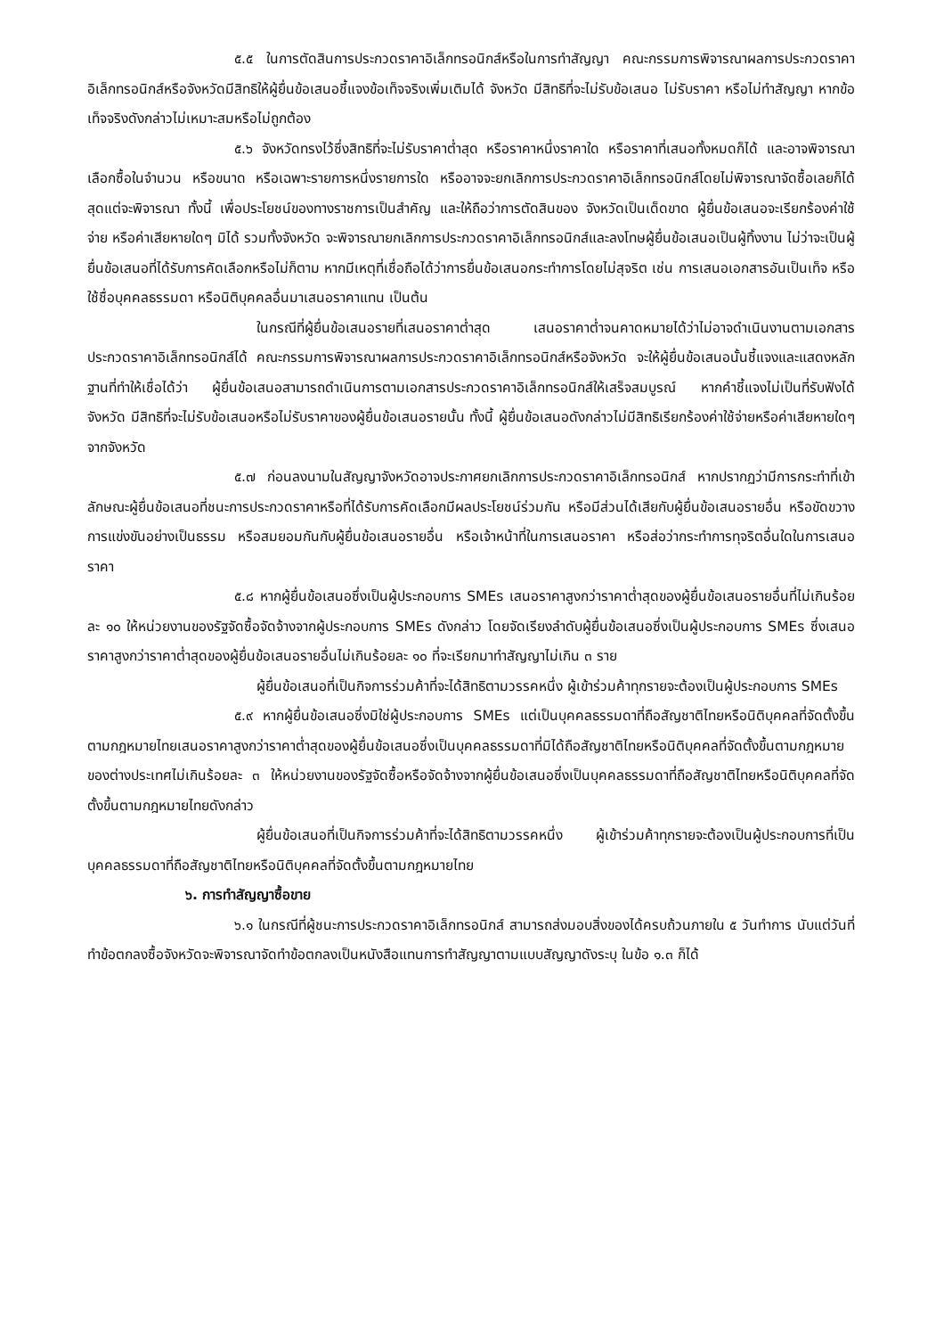๕.๕ ในการตัดสินการประกวดราคาอิเล็กทรอนิกส์หรือในการทำสัญญา คณะกรรมการพิจารณาผลการประกวดราคาอิเล็กทรอนิกส์หรือจังหวัดมีสิทธิให้ผู้ยื่นข้อเสนอชี้แจงข้อเท็จจริงเพิ่มเติมได้ จังหวัด มีสิทธิที่จะไม่รับข้อเสนอ ไม่รับราคา หรือไม่ทำสัญญา หากข้อเท็จจริงดังกล่าวไม่เหมาะสมหรือไม่ถูกต้อง
๕.๖ จังหวัดทรงไว้ซึ่งสิทธิที่จะไม่รับราคาต่ำสุด หรือราคาหนึ่งราคาใด หรือราคาที่เสนอทั้งหมดก็ได้ และอาจพิจารณาเลือกซื้อในจำนวน หรือขนาด หรือเฉพาะรายการหนึ่งรายการใด หรืออาจจะยกเลิกการประกวดราคาอิเล็กทรอนิกส์โดยไม่พิจารณาจัดซื้อเลยก็ได้ สุดแต่จะพิจารณา ทั้งนี้ เพื่อประโยชน์ของทางราชการเป็นสำคัญ และให้ถือว่าการตัดสินของ จังหวัดเป็นเด็ดขาด ผู้ยื่นข้อเสนอจะเรียกร้องค่าใช้จ่าย หรือค่าเสียหายใดๆ มิได้ รวมทั้งจังหวัด จะพิจารณายกเลิกการประกวดราคาอิเล็กทรอนิกส์และลงโทษผู้ยื่นข้อเสนอเป็นผู้ทิ้งงาน ไม่ว่าจะเป็นผู้ยื่นข้อเสนอที่ได้รับการคัดเลือกหรือไม่ก็ตาม หากมีเหตุที่เชื่อถือได้ว่าการยื่นข้อเสนอกระทำการโดยไม่สุจริต เช่น การเสนอเอกสารอันเป็นเท็จ หรือใช้ชื่อบุคคลธรรมดา หรือนิติบุคคลอื่นมาเสนอราคาแทน เป็นต้น
ในกรณีที่ผู้ยื่นข้อเสนอรายที่เสนอราคาต่ำสุด เสนอราคาต่ำจนคาดหมายได้ว่าไม่อาจดำเนินงานตามเอกสารประกวดราคาอิเล็กทรอนิกส์ได้ คณะกรรมการพิจารณาผลการประกวดราคาอิเล็กทรอนิกส์หรือจังหวัด จะให้ผู้ยื่นข้อเสนอนั้นชี้แจงและแสดงหลักฐานที่ทำให้เชื่อได้ว่า ผู้ยื่นข้อเสนอสามารถดำเนินการตามเอกสารประกวดราคาอิเล็กทรอนิกส์ให้เสร็จสมบูรณ์ หากคำชี้แจงไม่เป็นที่รับฟังได้ จังหวัด มีสิทธิที่จะไม่รับข้อเสนอหรือไม่รับราคาของผู้ยื่นข้อเสนอรายนั้น ทั้งนี้ ผู้ยื่นข้อเสนอดังกล่าวไม่มีสิทธิเรียกร้องค่าใช้จ่ายหรือค่าเสียหายใดๆ จากจังหวัด
๕.๗ ก่อนลงนามในสัญญาจังหวัดอาจประกาศยกเลิกการประกวดราคาอิเล็กทรอนิกส์ หากปรากฏว่ามีการกระทำที่เข้าลักษณะผู้ยื่นข้อเสนอที่ชนะการประกวดราคาหรือที่ได้รับการคัดเลือกมีผลประโยชน์ร่วมกัน หรือมีส่วนได้เสียกับผู้ยื่นข้อเสนอรายอื่น หรือขัดขวางการแข่งขันอย่างเป็นธรรม หรือสมยอมกันกับผู้ยื่นข้อเสนอรายอื่น หรือเจ้าหน้าที่ในการเสนอราคา หรือส่อว่ากระทำการทุจริตอื่นใดในการเสนอราคา
๕.๘ หากผู้ยื่นข้อเสนอซึ่งเป็นผู้ประกอบการ SMEs เสนอราคาสูงกว่าราคาต่ำสุดของผู้ยื่นข้อเสนอรายอื่นที่ไม่เกินร้อยละ ๑๐ ให้หน่วยงานของรัฐจัดซื้อจัดจ้างจากผู้ประกอบการ SMEs ดังกล่าว โดยจัดเรียงลำดับผู้ยื่นข้อเสนอซึ่งเป็นผู้ประกอบการ SMEs ซึ่งเสนอราคาสูงกว่าราคาต่ำสุดของผู้ยื่นข้อเสนอรายอื่นไม่เกินร้อยละ ๑๐ ที่จะเรียกมาทำสัญญาไม่เกิน ๓ ราย
ผู้ยื่นข้อเสนอที่เป็นกิจการร่วมค้าที่จะได้สิทธิตามวรรคหนึ่ง ผู้เข้าร่วมค้าทุกรายจะต้องเป็นผู้ประกอบการ SMEs
๕.๙ หากผู้ยื่นข้อเสนอซึ่งมิใช่ผู้ประกอบการ SMEs แต่เป็นบุคคลธรรมดาที่ถือสัญชาติไทยหรือนิติบุคคลที่จัดตั้งขึ้นตามกฎหมายไทยเสนอราคาสูงกว่าราคาต่ำสุดของผู้ยื่นข้อเสนอซึ่งเป็นบุคคลธรรมดาที่มิได้ถือสัญชาติไทยหรือนิติบุคคลที่จัดตั้งขึ้นตามกฎหมายของต่างประเทศไม่เกินร้อยละ ๓ ให้หน่วยงานของรัฐจัดซื้อหรือจัดจ้างจากผู้ยื่นข้อเสนอซึ่งเป็นบุคคลธรรมดาที่ถือสัญชาติไทยหรือนิติบุคคลที่จัดตั้งขึ้นตามกฎหมายไทยดังกล่าว
ผู้ยื่นข้อเสนอที่เป็นกิจการร่วมค้าที่จะได้สิทธิตามวรรคหนึ่ง ผู้เข้าร่วมค้าทุกรายจะต้องเป็นผู้ประกอบการที่เป็นบุคคลธรรมดาที่ถือสัญชาติไทยหรือนิติบุคคลที่จัดตั้งขึ้นตามกฎหมายไทย
๖. การทำสัญญาซื้อขาย
๖.๑ ในกรณีที่ผู้ชนะการประกวดราคาอิเล็กทรอนิกส์ สามารถส่งมอบสิ่งของได้ครบถ้วนภายใน ๕ วันทำการ นับแต่วันที่ทำข้อตกลงซื้อจังหวัดจะพิจารณาจัดทำข้อตกลงเป็นหนังสือแทนการทำสัญญาตามแบบสัญญาดังระบุ ในข้อ ๑.๓ ก็ได้